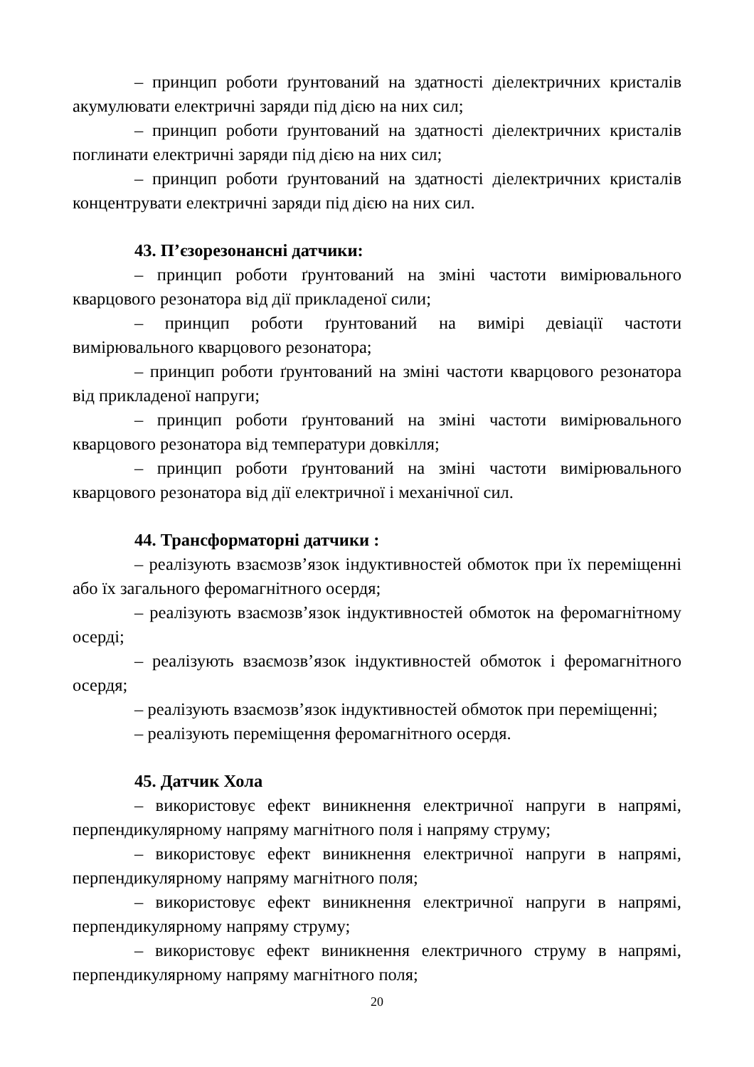– принцип роботи ґрунтований на здатності діелектричних кристалів акумулювати електричні заряди під дією на них сил;
– принцип роботи ґрунтований на здатності діелектричних кристалів поглинати електричні заряди під дією на них сил;
– принцип роботи ґрунтований на здатності діелектричних кристалів концентрувати електричні заряди під дією на них сил.
43. П’єзорезонансні датчики:
– принцип роботи ґрунтований на зміні частоти вимірювального кварцового резонатора від дії прикладеної сили;
– принцип роботи ґрунтований на вимірі девіації частоти вимірювального кварцового резонатора;
– принцип роботи ґрунтований на зміні частоти кварцового резонатора від прикладеної напруги;
– принцип роботи ґрунтований на зміні частоти вимірювального кварцового резонатора від температури довкілля;
– принцип роботи ґрунтований на зміні частоти вимірювального кварцового резонатора від дії електричної і механічної сил.
44. Трансформаторні датчики :
– реалізують взаємозв’язок індуктивностей обмоток при їх переміщенні або їх загального феромагнітного осердя;
– реалізують взаємозв’язок індуктивностей обмоток на феромагнітному осерді;
– реалізують взаємозв’язок індуктивностей обмоток і феромагнітного осердя;
– реалізують взаємозв’язок індуктивностей обмоток при переміщенні;
– реалізують переміщення феромагнітного осердя.
45. Датчик Хола
– використовує ефект виникнення електричної напруги в напрямі, перпендикулярному напряму магнітного поля і напряму струму;
– використовує ефект виникнення електричної напруги в напрямі, перпендикулярному напряму магнітного поля;
– використовує ефект виникнення електричної напруги в напрямі, перпендикулярному напряму струму;
– використовує ефект виникнення електричного струму в напрямі, перпендикулярному напряму магнітного поля;
20